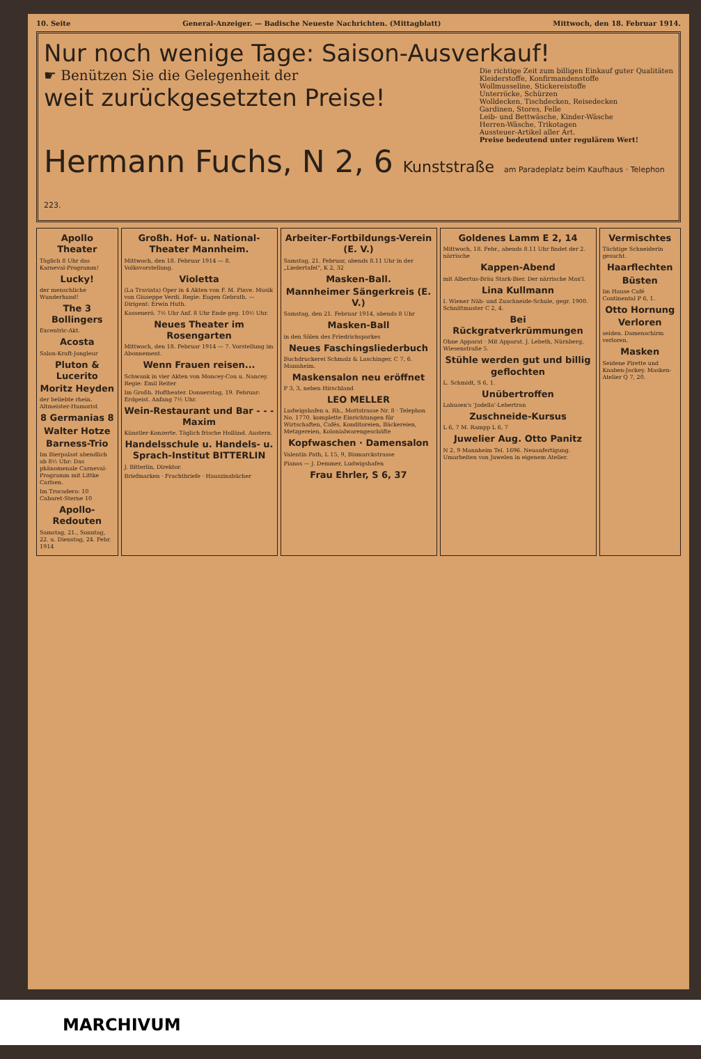10. Seite General-Anzeiger. — Badische Neueste Nachrichten. (Mittagblatt) Mittwoch, den 18. Februar 1914.
Nur noch wenige Tage: Saison-Ausverkauf!
☛ Benützen Sie die Gelegenheit der
weit zurückgesetzten Preise!
Die richtige Zeit zum billigen Einkauf guter Qualitäten
Kleiderstoffe, Konfirmandenstoffe
Wollmusseline, Stickereistoffe
Unterröcke, Schürzen
Wolldecken, Tischdecken, Reisedecken
Gardinen, Stores, Felle
Leib- und Bettwäsche, Kinder-Wäsche
Herren-Wäsche, Trikotagen
Aussteuer-Artikel aller Art.
Preise bedeutend unter regulärem Wert!
Hermann Fuchs, N 2, 6 Kunststraße am Paradeplatz beim Kaufhaus · Telephon 223.
Apollo Theater
Täglich 8 Uhr das Karneval-Programm!
Lucky!
der menschliche Wunderhund!
The 3 Bollingers
Excentric-Akt.
Acosta
Salon-Kraft-Jongleur
Pluton & Lucerito
Moritz Heyden
der beliebte rhein. Altmeister-Humorist
8 Germanias 8
Walter Hotze
Barness-Trio
Im Bierpalast abendlich ab 8½ Uhr: Das phänomenale Carneval-Programm mit Littke Carlsen.
Im Trocadero: 10 Cabaret-Sterne 10
Apollo-Redouten
Samstag, 21., Sonntag, 22. u. Dienstag, 24. Febr. 1914
Großh. Hof- u. National-Theater Mannheim.
Mittwoch, den 18. Februar 1914 — 8. Volksvorstellung.
Violetta
(La Traviata) Oper in 4 Akten von F. M. Piave. Musik von Giuseppe Verdi. Regie: Eugen Gebrath. — Dirigent: Erwin Huth.
Kassenerö. 7½ Uhr Anf. 8 Uhr Ende geg. 10½ Uhr.
Neues Theater im Rosengarten
Mittwoch, den 18. Februar 1914 — 7. Vorstellung im Abonnement.
Wenn Frauen reisen...
Schwank in vier Akten von Moncey-Cou u. Nancey. Regie: Emil Reiter
Im Großh. Hoftheater. Donnerstag, 19. Februar: Erdgeist. Anfang 7½ Uhr.
Wein-Restaurant und Bar - - - Maxim
Künstler-Konzerte. Täglich frische Holländ. Austern.
Handelsschule u. Handels- u. Sprach-Institut BITTERLIN
J. Bitterlin, Direktor.
Briefmarken · Frachtbriefe · Hauszinsbücher
Arbeiter-Fortbildungs-Verein (E. V.)
Samstag, 21. Februar, abends 8.11 Uhr in der „Liedertafel", K 2, 32
Masken-Ball.
Mannheimer Sängerkreis (E. V.)
Samstag, den 21. Februar 1914, abends 8 Uhr
Masken-Ball
in den Sälen des Friedrichsparkes
Neues Faschingsliederbuch
Buchdruckerei Schmalz & Laschinger, C 7, 6. Mannheim.
Maskensalon neu eröffnet
P 3, 3, neben Hirschland
LEO MELLER
Ludwigshafen a. Rh., Mottstrasse Nr. 8 · Telephon No. 1770. komplette Einrichtungen für Wirtschaften, Cafés, Konditoreien, Bäckereien, Metzgereien, Kolonialwarengeschäfte
Kopfwaschen · Damensalon
Valentin Path, L 15, 9, Bismarckstrasse
Pianos — J. Demmer, Ludwigshafen
Frau Ehrler, S 6, 37
Goldenes Lamm E 2, 14
Mittwoch, 18. Febr., abends 8.11 Uhr findet der 2. närrische
Kappen-Abend
mit Albertus-Bräu Stark-Bier. Der närrische Max'l.
Lina Kullmann
I. Wiener Näh- und Zuschneide-Schule, gegr. 1900. Schnittmuster C 2, 4.
Bei Rückgratverkrümmungen
Ohne Apparat · Mit Apparat. J. Lebeth, Nürnberg, Wiesenstraße 5.
Stühle werden gut und billig geflochten
L. Schmidt, S 6, 1.
Unübertroffen
Lahusen's 'Jodella'-Lebertran
Zuschneide-Kursus
L 6, 7 M. Rampp L 6, 7
Juwelier Aug. Otto Panitz
N 2, 9 Mannheim Tel. 1696. Neuanfertigung. Umarbeiten von Juwelen in eigenem Atelier.
Vermischtes
Tüchtige Schneiderin gesucht.
Haarflechten
Büsten
Im Hause Café Continental P 6, 1.
Otto Hornung
Verloren
seiden. Damenschirm verloren.
Masken
Seidene Pirette und Knaben-Jockey. Masken-Atelier Q 7, 20.
MARCHIVUM